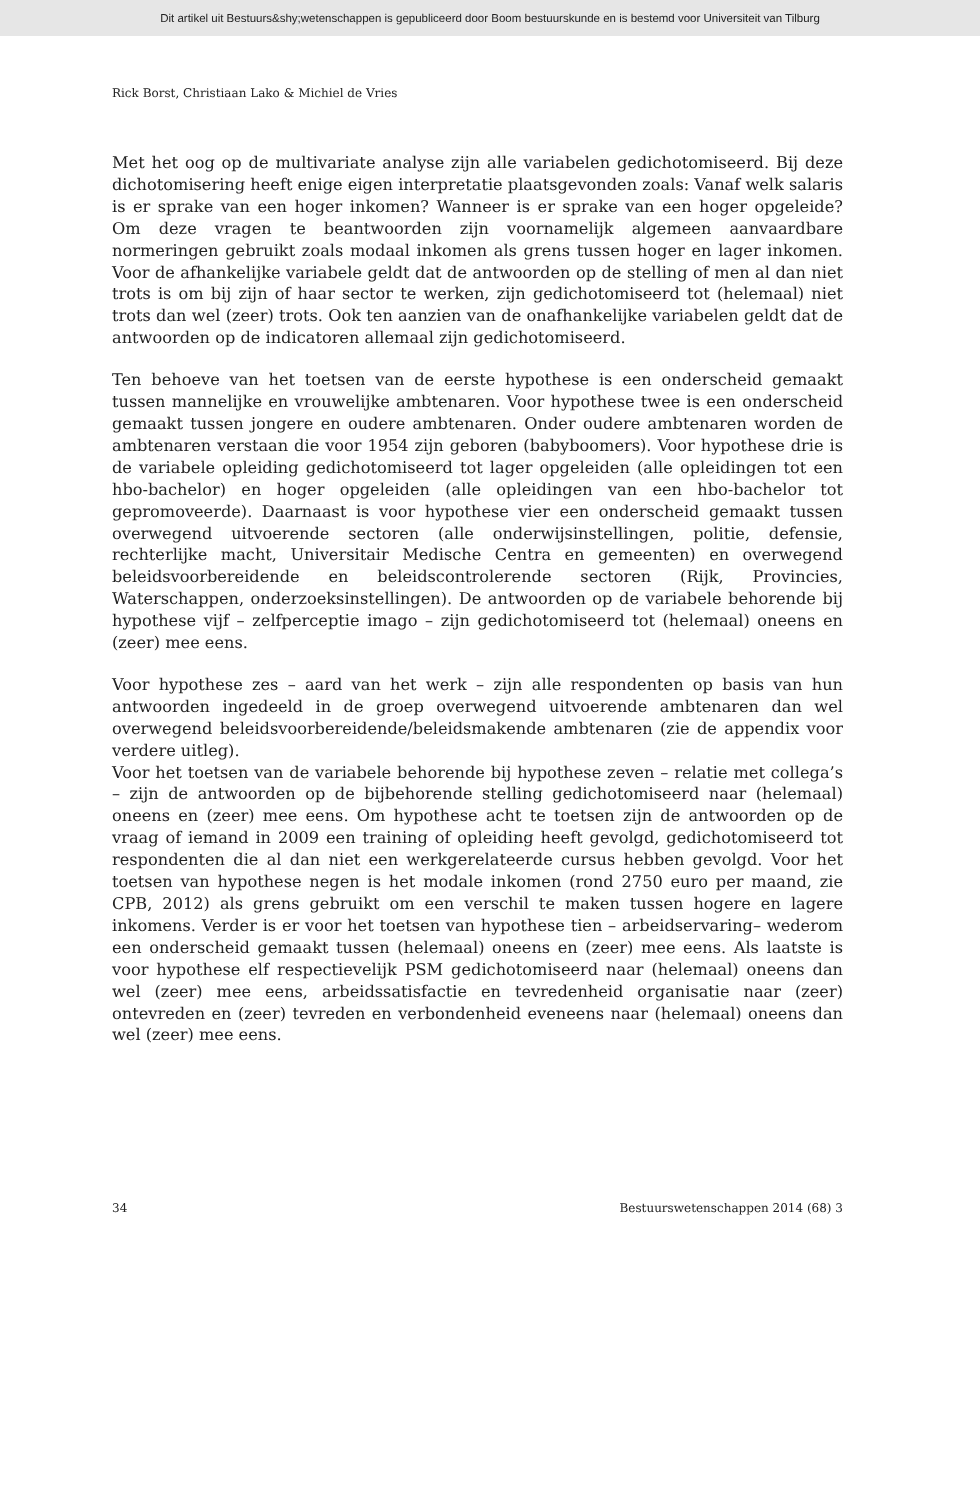Dit artikel uit Bestuurs&shy;wetenschappen is gepubliceerd door Boom bestuurskunde en is bestemd voor Universiteit van Tilburg
Rick Borst, Christiaan Lako & Michiel de Vries
Met het oog op de multivariate analyse zijn alle variabelen gedichotomiseerd. Bij deze dichotomisering heeft enige eigen interpretatie plaatsgevonden zoals: Vanaf welk salaris is er sprake van een hoger inkomen? Wanneer is er sprake van een hoger opgeleide? Om deze vragen te beantwoorden zijn voornamelijk algemeen aanvaardbare normeringen gebruikt zoals modaal inkomen als grens tussen hoger en lager inkomen. Voor de afhankelijke variabele geldt dat de antwoorden op de stelling of men al dan niet trots is om bij zijn of haar sector te werken, zijn gedichotomiseerd tot (helemaal) niet trots dan wel (zeer) trots. Ook ten aanzien van de onafhankelijke variabelen geldt dat de antwoorden op de indicatoren allemaal zijn gedichotomiseerd.
Ten behoeve van het toetsen van de eerste hypothese is een onderscheid gemaakt tussen mannelijke en vrouwelijke ambtenaren. Voor hypothese twee is een onderscheid gemaakt tussen jongere en oudere ambtenaren. Onder oudere ambtenaren worden de ambtenaren verstaan die voor 1954 zijn geboren (babyboomers). Voor hypothese drie is de variabele opleiding gedichotomiseerd tot lager opgeleiden (alle opleidingen tot een hbo-bachelor) en hoger opgeleiden (alle opleidingen van een hbo-bachelor tot gepromoveerde). Daarnaast is voor hypothese vier een onderscheid gemaakt tussen overwegend uitvoerende sectoren (alle onderwijsinstellingen, politie, defensie, rechterlijke macht, Universitair Medische Centra en gemeenten) en overwegend beleidsvoorbereidende en beleidscontrolerende sectoren (Rijk, Provincies, Waterschappen, onderzoeksinstellingen). De antwoorden op de variabele behorende bij hypothese vijf – zelfperceptie imago – zijn gedichotomiseerd tot (helemaal) oneens en (zeer) mee eens.
Voor hypothese zes – aard van het werk – zijn alle respondenten op basis van hun antwoorden ingedeeld in de groep overwegend uitvoerende ambtenaren dan wel overwegend beleidsvoorbereidende/beleidsmakende ambtenaren (zie de appendix voor verdere uitleg).
Voor het toetsen van de variabele behorende bij hypothese zeven – relatie met collega’s – zijn de antwoorden op de bijbehorende stelling gedichotomiseerd naar (helemaal) oneens en (zeer) mee eens. Om hypothese acht te toetsen zijn de antwoorden op de vraag of iemand in 2009 een training of opleiding heeft gevolgd, gedichotomiseerd tot respondenten die al dan niet een werkgerelateerde cursus hebben gevolgd. Voor het toetsen van hypothese negen is het modale inkomen (rond 2750 euro per maand, zie CPB, 2012) als grens gebruikt om een verschil te maken tussen hogere en lagere inkomens. Verder is er voor het toetsen van hypothese tien – arbeidservaring– wederom een onderscheid gemaakt tussen (helemaal) oneens en (zeer) mee eens. Als laatste is voor hypothese elf respectievelijk PSM gedichotomiseerd naar (helemaal) oneens dan wel (zeer) mee eens, arbeidssatisfactie en tevredenheid organisatie naar (zeer) ontevreden en (zeer) tevreden en verbondenheid eveneens naar (helemaal) oneens dan wel (zeer) mee eens.
34 Bestuurswetenschappen 2014 (68) 3